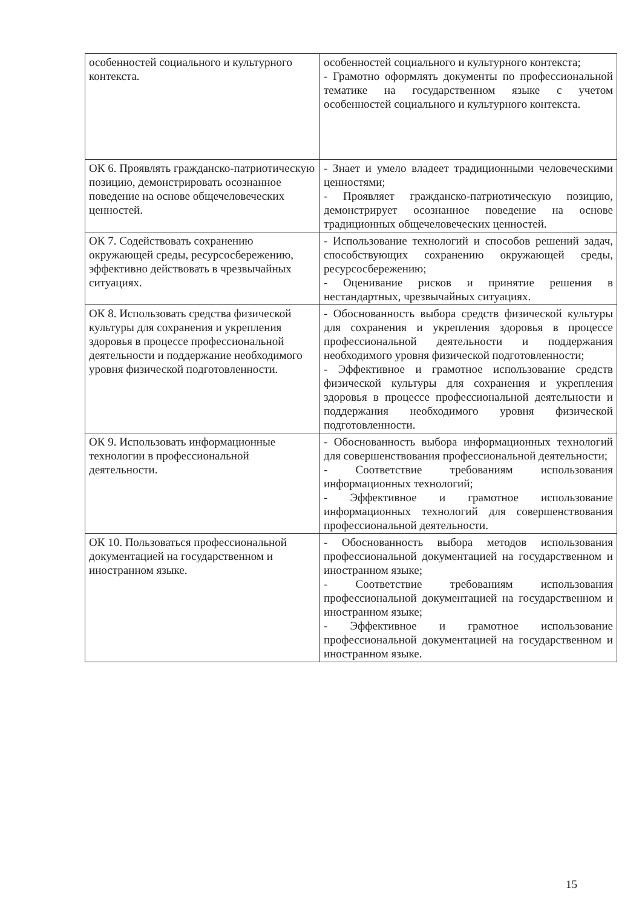| особенностей социального и культурного контекста. | особенностей социального и культурного контекста; - Грамотно оформлять документы по профессиональной тематике на государственном языке с учетом особенностей социального и культурного контекста. |
| ОК 6. Проявлять гражданско-патриотическую позицию, демонстрировать осознанное поведение на основе общечеловеческих ценностей. | - Знает и умело владеет традиционными человеческими ценностями; - Проявляет гражданско-патриотическую позицию, демонстрирует осознанное поведение на основе традиционных общечеловеческих ценностей. |
| ОК 7. Содействовать сохранению окружающей среды, ресурсосбережению, эффективно действовать в чрезвычайных ситуациях. | - Использование технологий и способов решений задач, способствующих сохранению окружающей среды, ресурсосбережению; - Оценивание рисков и принятие решения в нестандартных, чрезвычайных ситуациях. |
| ОК 8. Использовать средства физической культуры для сохранения и укрепления здоровья в процессе профессиональной деятельности и поддержание необходимого уровня физической подготовленности. | - Обоснованность выбора средств физической культуры для сохранения и укрепления здоровья в процессе профессиональной деятельности и поддержания необходимого уровня физической подготовленности; - Эффективное и грамотное использование средств физической культуры для сохранения и укрепления здоровья в процессе профессиональной деятельности и поддержания необходимого уровня физической подготовленности. |
| ОК 9. Использовать информационные технологии в профессиональной деятельности. | - Обоснованность выбора информационных технологий для совершенствования профессиональной деятельности; - Соответствие требованиям использования информационных технологий; - Эффективное и грамотное использование информационных технологий для совершенствования профессиональной деятельности. |
| ОК 10. Пользоваться профессиональной документацией на государственном и иностранном языке. | - Обоснованность выбора методов использования профессиональной документацией на государственном и иностранном языке; - Соответствие требованиям использования профессиональной документацией на государственном и иностранном языке; - Эффективное и грамотное использование профессиональной документацией на государственном и иностранном языке. |
15